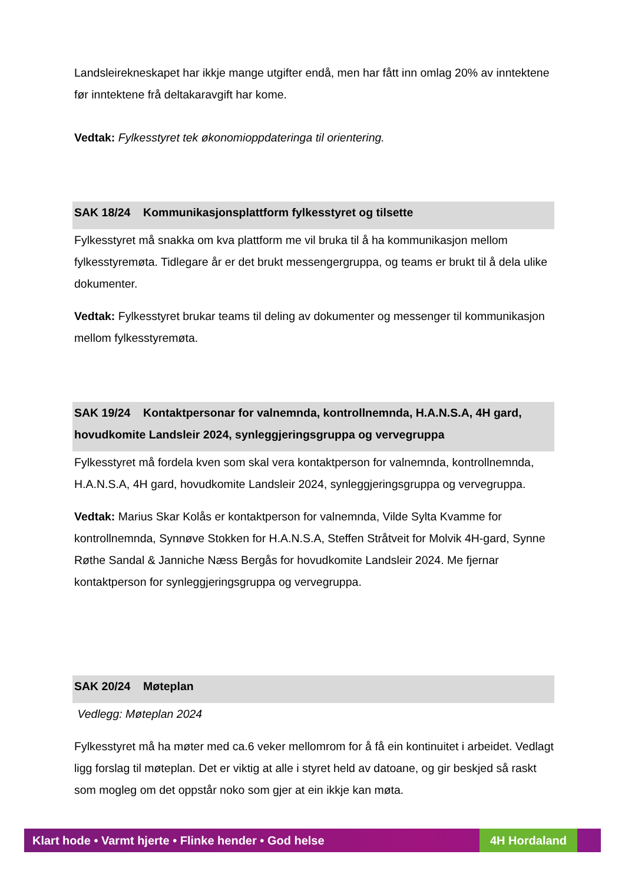Landsleirekneskapet har ikkje mange utgifter endå, men har fått inn omlag 20% av inntektene før inntektene frå deltakaravgift har kome.
Vedtak: Fylkesstyret tek økonomioppdateringa til orientering.
SAK 18/24 Kommunikasjonsplattform fylkesstyret og tilsette
Fylkesstyret må snakka om kva plattform me vil bruka til å ha kommunikasjon mellom fylkesstyremøta. Tidlegare år er det brukt messengergruppa, og teams er brukt til å dela ulike dokumenter.
Vedtak: Fylkesstyret brukar teams til deling av dokumenter og messenger til kommunikasjon mellom fylkesstyremøta.
SAK 19/24 Kontaktpersonar for valnemnda, kontrollnemnda, H.A.N.S.A, 4H gard, hovudkomite Landsleir 2024, synleggjeringsgruppa og vervegruppa
Fylkesstyret må fordela kven som skal vera kontaktperson for valnemnda, kontrollnemnda, H.A.N.S.A, 4H gard, hovudkomite Landsleir 2024, synleggjeringsgruppa og vervegruppa.
Vedtak: Marius Skar Kolås er kontaktperson for valnemnda, Vilde Sylta Kvamme for kontrollnemnda, Synnøve Stokken for H.A.N.S.A, Steffen Stråtveit for Molvik 4H-gard, Synne Røthe Sandal & Janniche Næss Bergås for hovudkomite Landsleir 2024. Me fjernar kontaktperson for synleggjeringsgruppa og vervegruppa.
SAK 20/24 Møteplan
Vedlegg: Møteplan 2024
Fylkesstyret må ha møter med ca.6 veker mellomrom for å få ein kontinuitet i arbeidet. Vedlagt ligg forslag til møteplan. Det er viktig at alle i styret held av datoane, og gir beskjed så raskt som mogleg om det oppstår noko som gjer at ein ikkje kan møta.
Klart hode • Varmt hjerte • Flinke hender • God helse 4H Hordaland